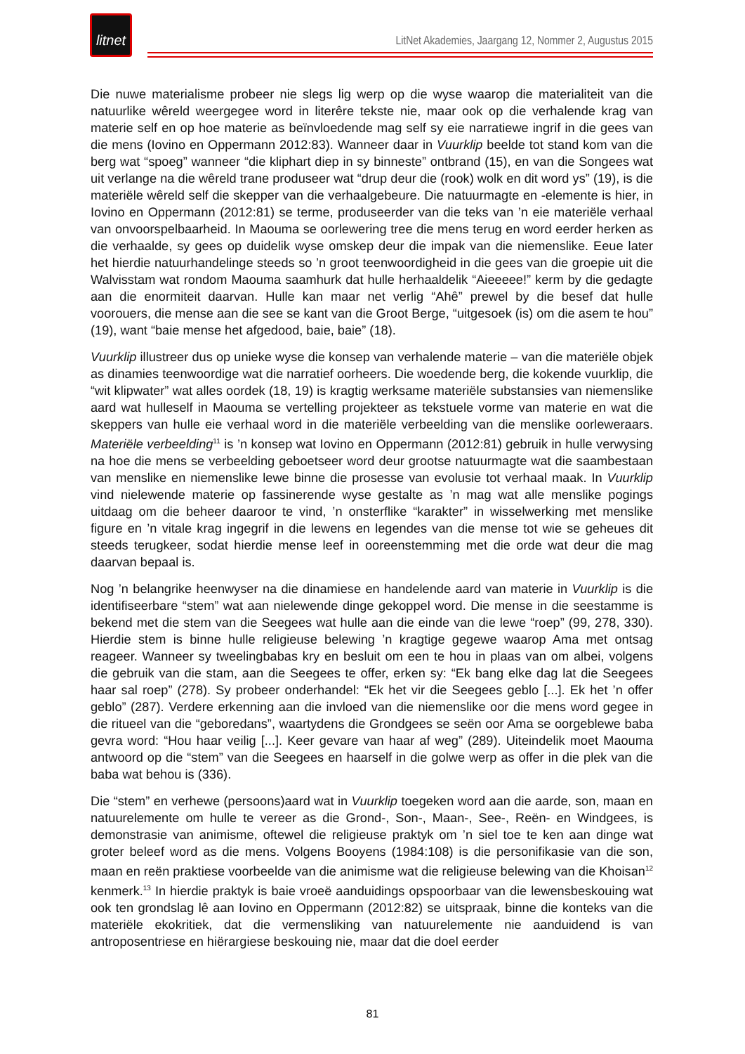litnet
LitNet Akademies, Jaargang 12, Nommer 2, Augustus 2015
Die nuwe materialisme probeer nie slegs lig werp op die wyse waarop die materialiteit van die natuurlike wêreld weergegee word in literêre tekste nie, maar ook op die verhalende krag van materie self en op hoe materie as beïnvloedende mag self sy eie narratiewe ingrif in die gees van die mens (Iovino en Oppermann 2012:83). Wanneer daar in Vuurklip beelde tot stand kom van die berg wat “spoeg” wanneer “die kliphart diep in sy binneste” ontbrand (15), en van die Songees wat uit verlange na die wêreld trane produseer wat “drup deur die (rook) wolk en dit word ys” (19), is die materiële wêreld self die skepper van die verhaalgebeure. Die natuurmagte en -elemente is hier, in Iovino en Oppermann (2012:81) se terme, produseerder van die teks van ’n eie materiële verhaal van onvoorspelbaarheid. In Maouma se oorlewering tree die mens terug en word eerder herken as die verhaalde, sy gees op duidelik wyse omskep deur die impak van die niemenslike. Eeue later het hierdie natuurhandelinge steeds so ’n groot teenwoordigheid in die gees van die groepie uit die Walvisstam wat rondom Maouma saamhurk dat hulle herhaaldelik “Aieeeee!” kerm by die gedagte aan die enormiteit daarvan. Hulle kan maar net verlig “Ahê” prewel by die besef dat hulle voorouers, die mense aan die see se kant van die Groot Berge, “uitgesoek (is) om die asem te hou” (19), want “baie mense het afgedood, baie, baie” (18).
Vuurklip illustreer dus op unieke wyse die konsep van verhalende materie – van die materiële objek as dinamies teenwoordige wat die narratief oorheers. Die woedende berg, die kokende vuurklip, die “wit klipwater” wat alles oordek (18, 19) is kragtig werksame materiële substansies van niemenslike aard wat hulleself in Maouma se vertelling projekteer as tekstuele vorme van materie en wat die skeppers van hulle eie verhaal word in die materiële verbeelding van die menslike oorleweraars. Materiële verbeelding<sup>11</sup> is ’n konsep wat Iovino en Oppermann (2012:81) gebruik in hulle verwysing na hoe die mens se verbeelding geboetseer word deur grootse natuurmagte wat die saambestaan van menslike en niemenslike lewe binne die prosesse van evolusie tot verhaal maak. In Vuurklip vind nielewende materie op fassinerende wyse gestalte as ’n mag wat alle menslike pogings uitdaag om die beheer daaroor te vind, ’n onsterflike “karakter” in wisselwerking met menslike figure en ’n vitale krag ingegrif in die lewens en legendes van die mense tot wie se geheues dit steeds terugkeer, sodat hierdie mense leef in ooreenstemming met die orde wat deur die mag daarvan bepaal is.
Nog ’n belangrike heenwyser na die dinamiese en handelende aard van materie in Vuurklip is die identifiseerbare “stem” wat aan nielewende dinge gekoppel word. Die mense in die seestamme is bekend met die stem van die Seegees wat hulle aan die einde van die lewe “roep” (99, 278, 330). Hierdie stem is binne hulle religieuse belewing ’n kragtige gegewe waarop Ama met ontsag reageer. Wanneer sy tweelingbabas kry en besluit om een te hou in plaas van om albei, volgens die gebruik van die stam, aan die Seegees te offer, erken sy: “Ek bang elke dag lat die Seegees haar sal roep” (278). Sy probeer onderhandel: “Ek het vir die Seegees geblo [...]. Ek het ’n offer geblo” (287). Verdere erkenning aan die invloed van die niemenslike oor die mens word gegee in die ritueel van die “geboredans”, waartydens die Grondgees se seën oor Ama se oorgeblewe baba gevra word: “Hou haar veilig [...]. Keer gevare van haar af weg” (289). Uiteindelik moet Maouma antwoord op die “stem” van die Seegees en haarself in die golwe werp as offer in die plek van die baba wat behou is (336).
Die “stem” en verhewe (persoons)aard wat in Vuurklip toegeken word aan die aarde, son, maan en natuurelemente om hulle te vereer as die Grond-, Son-, Maan-, See-, Reën- en Windgees, is demonstrasie van animisme, oftewel die religieuse praktyk om ’n siel toe te ken aan dinge wat groter beleef word as die mens. Volgens Booyens (1984:108) is die personifikasie van die son, maan en reën praktiese voorbeelde van die animisme wat die religieuse belewing van die Khoisan<sup>12</sup> kenmerk.<sup>13</sup> In hierdie praktyk is baie vroeë aanduidings opspoorbaar van die lewensbeskouing wat ook ten grondslag lê aan Iovino en Oppermann (2012:82) se uitspraak, binne die konteks van die materiële ekokritiek, dat die vermensliking van natuurelemente nie aanduidend is van antroposentriese en hiërargiese beskouing nie, maar dat die doel eerder
81